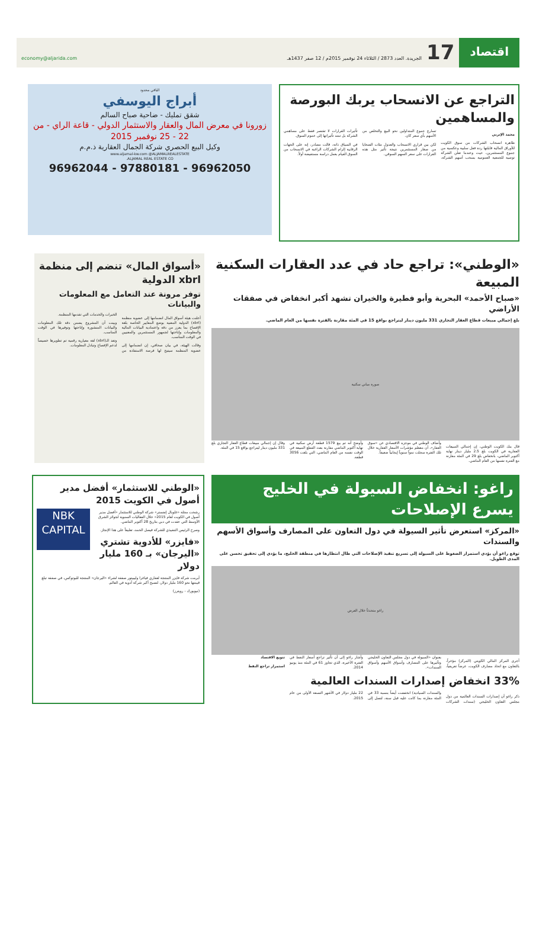اقتصاد
17
الجريدة. العدد 2873 / الثلاثاء 24 نوفمبر 2015م / 12 صفر 1437هـ
economy@aljarida.com
التراجع عن الانسحاب يربك البورصة والمساهمين
محمد الإتربي
ظاهرة انسحاب الشركات من سوق الكويت للأوراق المالية قابلتها ردة فعل سلبية وعكسية من جموع المستثمرين، حيث وعندما تعلن الشركة توصية للجمعية العمومية بسحب أسهم الشركة، تسارع جموع المتداولين نحو البيع والتخلص من الأسهم بأي سعر كان.
لكن بين قراري الانسحاب والعدول مئات الضحايا من صغار المستثمرين نتيجة تأثير مثل هذه القرارات على سعر السهم السوقي.
تأثيرات القرارات لا تقتصر فقط على مساهمي الشركة بل تمتد تأثيراتها إلى عموم السوق.
في السياق ذاته، قالت مصادر، إنه على الجهات الرقابية إلزام الشركات الراغبة في الانسحاب من السوق القيام بعمل دراسة مستفيضة أولاً.
الباقي محدود
أبراج اليوسفي
شقق تمليك - ضاحية صباح السالم
زورونا في معرض المال والعقار والاستثمار الدولي - قاعة الراي - من 22 - 25 نوفمبر 2015
وكيل البيع الحصري شركة الجمال العقارية ذ.م.م
www.aljamal-kw.com @ALJAMALREALESTATE
ALJAMAL REAL ESTATE CO.
96962050 - 97880181 - 96962044
«الوطني»: تراجع حاد في عدد العقارات السكنية المبيعة
«صباح الأحمد» البحرية وأبو فطيرة والخيران تشهد أكبر انخفاض في صفقات الأراضي
بلغ إجمالي مبيعات قطاع العقار التجاري 331 مليون دينار ليتراجع بواقع 15 في المئة مقارنة بالفترة نفسها من العام الماضي.
صورة مباني سكنية
قال بنك الكويت الوطني، إن إجمالي المبيعات العقارية في الكويت بلغ 2.5 مليار دينار نهاية أكتوبر الماضي، بانخفاض بلغ 29 في المئة مقارنة مع الفترة نفسها من العام الماضي.
وأضاف الوطني في موجزه الاقتصادي عن «سوق العقار»، أن معظم مؤشرات الأسعار العقارية خلال تلك الفترة سجلت نمواً سنوياً إيجابياً ضعيفاً.
وأوضح أنه تم بيع 1579 قطعة أرض سكنية في نهاية أكتوبر الماضي مقارنة بعدد القطع المبيعة في الوقت نفسه من العام الماضي، التي بلغت 3056 قطعة.
وقال إن إجمالي مبيعات قطاع العقار التجاري بلغ 331 مليون دينار ليتراجع بواقع 15 في المئة.
«أسواق المال» تنضم إلى منظمة xbrl الدولية
توفر مرونة عند التعامل مع المعلومات والبيانات
أعلنت هيئة أسواق المال انضمامها إلى عضوية منظمة (xbrl) الدولية المعنية بوضع المعايير الخاصة بلغة الإفصاح بما يعزز من دقة واعتمادية البيانات المالية والمعلومات وإتاحتها لجمهور المستثمرين والمعنيين في الوقت المناسب.
وقالت الهيئة، في بيان صحافي، إن انضمامها إلى عضوية المنظمة سيتيح لها فرصة الاستفادة من الخبرات والخدمات التي تقدمها المنظمة.
وبينت أن المشروع يضمن دقة تلك المعلومات والبيانات المنشورة وإتاحتها وتوفيرها في الوقت المناسب.
وتعد الـ(xbrl) لغة معيارية رقمية تم تطويرها خصيصاً لدعم الإفصاح وتبادل المعلومات.
راغو: انخفاض السيولة في الخليج يسرع الإصلاحات
«المركز» استعرض تأثير السيولة في دول التعاون على المصارف وأسواق الأسهم والسندات
توقع راغو أن يؤدي استمرار الضغوط على السيولة إلى تسريع تنفيذ الإصلاحات التي طال انتظارها في منطقة الخليج، ما يؤدي إلى تحقيق تحسن على المدى الطويل.
راغو متحدثاً خلال العرض
أجرى المركز المالي الكويتي (المركز) مؤخراً، بالتعاون مع اتحاد مصارف الكويت، عرضاً تعريفياً، بعنوان «السيولة في دول مجلس التعاون الخليجي وتأثيرها على المصارف وأسواق الأسهم وأسواق السندات».
وأشار راغو إلى أن تأثير تراجع أسعار النفط في الفترة الأخيرة، الذي تجاوز 61 في المئة منذ يونيو 2014.
تنويع الاقتصاد
استمرار تراجع النفط
33% انخفاض إصدارات السندات العالمية
ذكر راغو أن إصدارات السندات العالمية من دول مجلس التعاون الخليجي (سندات الشركات والسندات السيادية) انخفضت أيضاً بنسبة 33 في المئة مقارنة بما كانت عليه قبل سنة، لتصل إلى 22 مليار دولار في الأشهر التسعة الأولى من عام 2015.
«الوطني للاستثمار» أفضل مدير أصول في الكويت 2015
NBK CAPITAL
رشحت مجلة «غلوبال إنفستر» شركة الوطني للاستثمار «أفضل مدير أصول في الكويت لعام 2015» خلال الفعاليات السنوية لجوائز الشرق الأوسط التي عقدت في دبي بتاريخ 28 أكتوبر الماضي.
وصرح الرئيس التنفيذي للشركة فيصل الحمد، تعليقاً على هذا الإنجاز.
«فايزر» للأدوية تشتري «اليرجان» بـ 160 مليار دولار
أبرمت شركة فايزر المنتجة لعقاري فياغرا وليبيتور صفقة لشراء «اليرجان» المنتجة للبوتوكس، في صفقة تبلغ قيمتها نحو 160 مليار دولار، لتصبح أكبر شركة أدوية في العالم.
(نيويورك - رويترز)